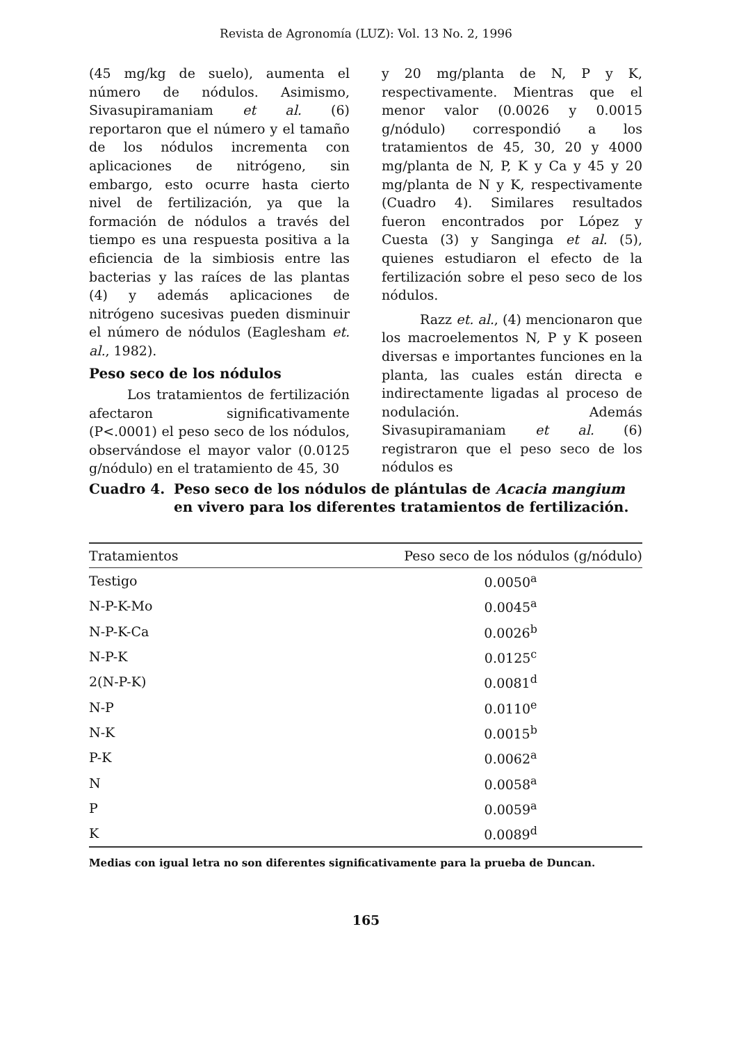Revista de Agronomía (LUZ): Vol. 13 No. 2, 1996
(45 mg/kg de suelo), aumenta el número de nódulos. Asimismo, Sivasupiramaniam et al. (6) reportaron que el número y el tamaño de los nódulos incrementa con aplicaciones de nitrógeno, sin embargo, esto ocurre hasta cierto nivel de fertilización, ya que la formación de nódulos a través del tiempo es una respuesta positiva a la eficiencia de la simbiosis entre las bacterias y las raíces de las plantas (4) y además aplicaciones de nitrógeno sucesivas pueden disminuir el número de nódulos (Eaglesham et. al., 1982).
Peso seco de los nódulos
Los tratamientos de fertilización afectaron significativamente (P<.0001) el peso seco de los nódulos, observándose el mayor valor (0.0125 g/nódulo) en el tratamiento de 45, 30
y 20 mg/planta de N, P y K, respectivamente. Mientras que el menor valor (0.0026 y 0.0015 g/nódulo) correspondió a los tratamientos de 45, 30, 20 y 4000 mg/planta de N, P, K y Ca y 45 y 20 mg/planta de N y K, respectivamente (Cuadro 4). Similares resultados fueron encontrados por López y Cuesta (3) y Sanginga et al. (5), quienes estudiaron el efecto de la fertilización sobre el peso seco de los nódulos.
Razz et. al., (4) mencionaron que los macroelementos N, P y K poseen diversas e importantes funciones en la planta, las cuales están directa e indirectamente ligadas al proceso de nodulación. Además Sivasupiramaniam et al. (6) registraron que el peso seco de los nódulos es
Cuadro 4. Peso seco de los nódulos de plántulas de Acacia mangium en vivero para los diferentes tratamientos de fertilización.
| Tratamientos | Peso seco de los nódulos (g/nódulo) |
| --- | --- |
| Testigo | 0.0050<sup>a</sup> |
| N-P-K-Mo | 0.0045<sup>a</sup> |
| N-P-K-Ca | 0.0026<sup>b</sup> |
| N-P-K | 0.0125<sup>c</sup> |
| 2(N-P-K) | 0.0081<sup>d</sup> |
| N-P | 0.0110<sup>e</sup> |
| N-K | 0.0015<sup>b</sup> |
| P-K | 0.0062<sup>a</sup> |
| N | 0.0058<sup>a</sup> |
| P | 0.0059<sup>a</sup> |
| K | 0.0089<sup>d</sup> |
Medias con igual letra no son diferentes significativamente para la prueba de Duncan.
165